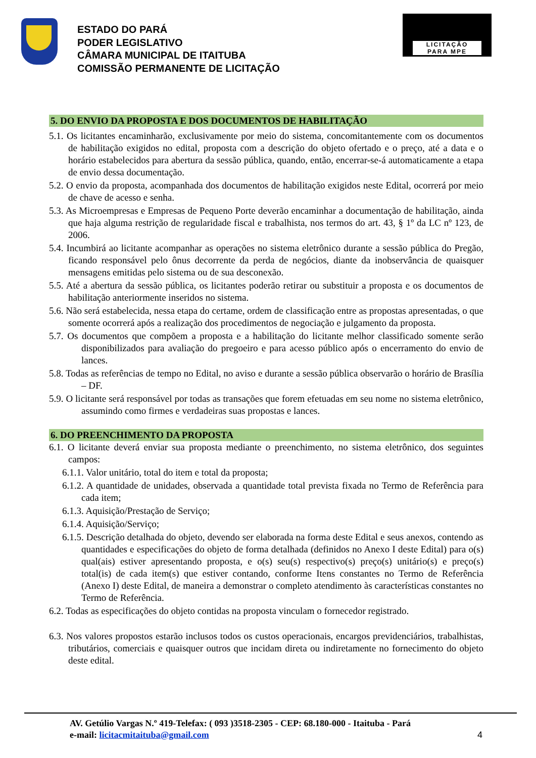ESTADO DO PARÁ
PODER LEGISLATIVO
CÂMARA MUNICIPAL DE ITAITUBA
COMISSÃO PERMANENTE DE LICITAÇÃO
LICITAÇÃO
PARA MPE
5. DO ENVIO DA PROPOSTA E DOS DOCUMENTOS DE HABILITAÇÃO
5.1. Os licitantes encaminharão, exclusivamente por meio do sistema, concomitantemente com os documentos de habilitação exigidos no edital, proposta com a descrição do objeto ofertado e o preço, até a data e o horário estabelecidos para abertura da sessão pública, quando, então, encerrar-se-á automaticamente a etapa de envio dessa documentação.
5.2. O envio da proposta, acompanhada dos documentos de habilitação exigidos neste Edital, ocorrerá por meio de chave de acesso e senha.
5.3. As Microempresas e Empresas de Pequeno Porte deverão encaminhar a documentação de habilitação, ainda que haja alguma restrição de regularidade fiscal e trabalhista, nos termos do art. 43, § 1º da LC nº 123, de 2006.
5.4. Incumbirá ao licitante acompanhar as operações no sistema eletrônico durante a sessão pública do Pregão, ficando responsável pelo ônus decorrente da perda de negócios, diante da inobservância de quaisquer mensagens emitidas pelo sistema ou de sua desconexão.
5.5. Até a abertura da sessão pública, os licitantes poderão retirar ou substituir a proposta e os documentos de habilitação anteriormente inseridos no sistema.
5.6. Não será estabelecida, nessa etapa do certame, ordem de classificação entre as propostas apresentadas, o que somente ocorrerá após a realização dos procedimentos de negociação e julgamento da proposta.
5.7. Os documentos que compõem a proposta e a habilitação do licitante melhor classificado somente serão disponibilizados para avaliação do pregoeiro e para acesso público após o encerramento do envio de lances.
5.8. Todas as referências de tempo no Edital, no aviso e durante a sessão pública observarão o horário de Brasília – DF.
5.9. O licitante será responsável por todas as transações que forem efetuadas em seu nome no sistema eletrônico, assumindo como firmes e verdadeiras suas propostas e lances.
6. DO PREENCHIMENTO DA PROPOSTA
6.1. O licitante deverá enviar sua proposta mediante o preenchimento, no sistema eletrônico, dos seguintes campos:
6.1.1. Valor unitário, total do item e total da proposta;
6.1.2. A quantidade de unidades, observada a quantidade total prevista fixada no Termo de Referência para cada item;
6.1.3. Aquisição/Prestação de Serviço;
6.1.4. Aquisição/Serviço;
6.1.5. Descrição detalhada do objeto, devendo ser elaborada na forma deste Edital e seus anexos, contendo as quantidades e especificações do objeto de forma detalhada (definidos no Anexo I deste Edital) para o(s) qual(ais) estiver apresentando proposta, e o(s) seu(s) respectivo(s) preço(s) unitário(s) e preço(s) total(is) de cada item(s) que estiver contando, conforme Itens constantes no Termo de Referência (Anexo I) deste Edital, de maneira a demonstrar o completo atendimento às características constantes no Termo de Referência.
6.2. Todas as especificações do objeto contidas na proposta vinculam o fornecedor registrado.
6.3. Nos valores propostos estarão inclusos todos os custos operacionais, encargos previdenciários, trabalhistas, tributários, comerciais e quaisquer outros que incidam direta ou indiretamente no fornecimento do objeto deste edital.
AV. Getúlio Vargas N.º 419-Telefax: ( 093 )3518-2305 - CEP: 68.180-000 - Itaituba - Pará
e-mail: licitacmitaituba@gmail.com 4